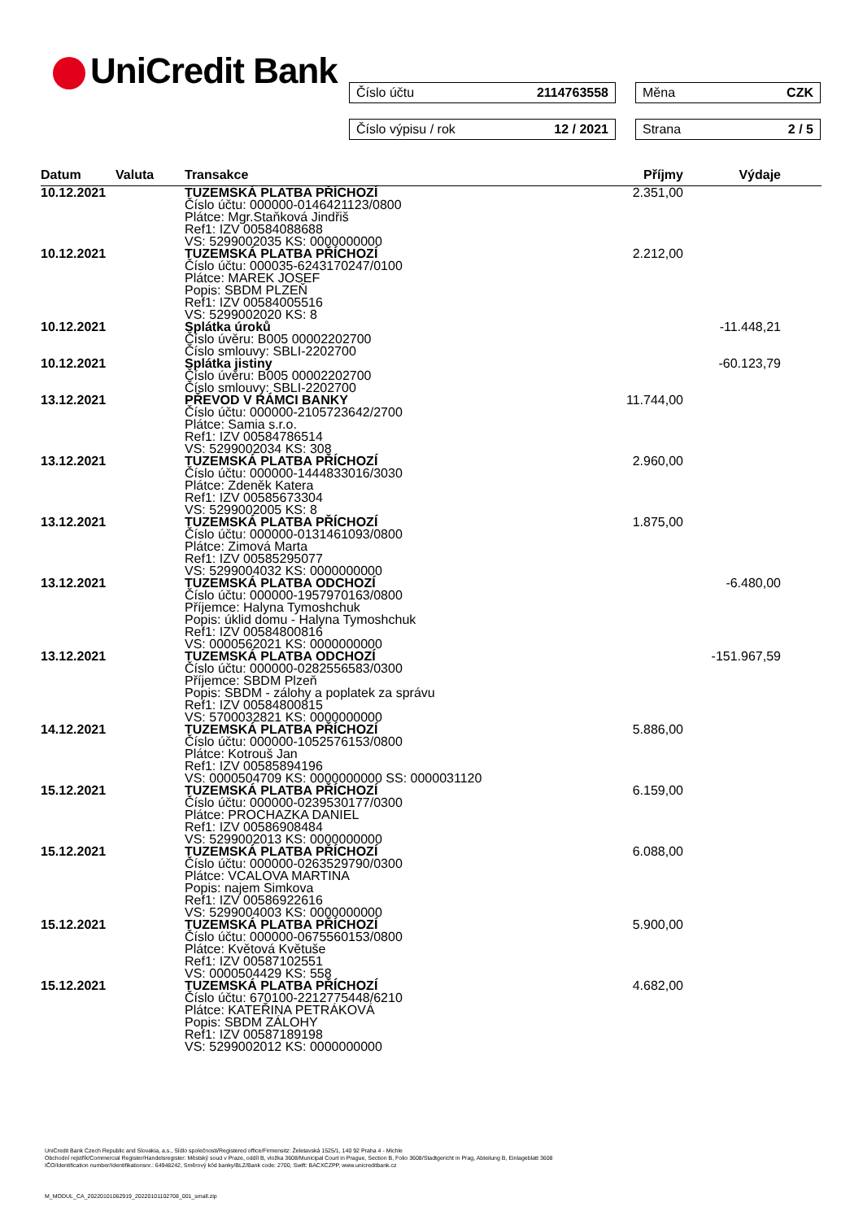UniCredit Bank Číslo účtu 2114763558 Měna CZK
Číslo výpisu / rok 12 / 2021 Strana 2 / 5
| Datum | Valuta | Transakce | Příjmy | Výdaje |
| --- | --- | --- | --- | --- |
| 10.12.2021 | | TUZEMSKÁ PLATBA PŘÍCHOZÍ Číslo účtu: 000000-0146421123/0800 Plátce: Mgr.Staňková Jindřiš Ref1: IZV 00584088688 VS: 5299002035 KS: 0000000000 | 2.351,00 | |
| 10.12.2021 | | TUZEMSKÁ PLATBA PŘÍCHOZÍ Číslo účtu: 000035-6243170247/0100 Plátce: MAREK JOSEF Popis: SBDM PLZEŇ Ref1: IZV 00584005516 VS: 5299002020 KS: 8 | 2.212,00 | |
| 10.12.2021 | | Splátka úroků Číslo úvěru: B005 00002202700 Číslo smlouvy: SBLI-2202700 | | -11.448,21 |
| 10.12.2021 | | Splátka jistiny Číslo úvěru: B005 00002202700 Číslo smlouvy: SBLI-2202700 | | -60.123,79 |
| 13.12.2021 | | PŘEVOD V RÁMCI BANKY Číslo účtu: 000000-2105723642/2700 Plátce: Samia s.r.o. Ref1: IZV 00584786514 VS: 5299002034 KS: 308 | 11.744,00 | |
| 13.12.2021 | | TUZEMSKÁ PLATBA PŘÍCHOZÍ Číslo účtu: 000000-1444833016/3030 Plátce: Zdeněk Katera Ref1: IZV 00585673304 VS: 5299002005 KS: 8 | 2.960,00 | |
| 13.12.2021 | | TUZEMSKÁ PLATBA PŘÍCHOZÍ Číslo účtu: 000000-0131461093/0800 Plátce: Zimová Marta Ref1: IZV 00585295077 VS: 5299004032 KS: 0000000000 | 1.875,00 | |
| 13.12.2021 | | TUZEMSKÁ PLATBA ODCHOZÍ Číslo účtu: 000000-1957970163/0800 Příjemce: Halyna Tymoshchuk Popis: úklid domu - Halyna Tymoshchuk Ref1: IZV 00584800816 VS: 0000562021 KS: 0000000000 | | -6.480,00 |
| 13.12.2021 | | TUZEMSKÁ PLATBA ODCHOZÍ Číslo účtu: 000000-0282556583/0300 Příjemce: SBDM Plzeň Popis: SBDM - zálohy a poplatek za správu Ref1: IZV 00584800815 VS: 5700032821 KS: 0000000000 | | -151.967,59 |
| 14.12.2021 | | TUZEMSKÁ PLATBA PŘÍCHOZÍ Číslo účtu: 000000-1052576153/0800 Plátce: Kotrouš Jan Ref1: IZV 00585894196 VS: 0000504709 KS: 0000000000 SS: 0000031120 | 5.886,00 | |
| 15.12.2021 | | TUZEMSKÁ PLATBA PŘÍCHOZÍ Číslo účtu: 000000-0239530177/0300 Plátce: PROCHAZKA DANIEL Ref1: IZV 00586908484 VS: 5299002013 KS: 0000000000 | 6.159,00 | |
| 15.12.2021 | | TUZEMSKÁ PLATBA PŘÍCHOZÍ Číslo účtu: 000000-0263529790/0300 Plátce: VCALOVA MARTINA Popis: najem Simkova Ref1: IZV 00586922616 VS: 5299004003 KS: 0000000000 | 6.088,00 | |
| 15.12.2021 | | TUZEMSKÁ PLATBA PŘÍCHOZÍ Číslo účtu: 000000-0675560153/0800 Plátce: Květová Květuše Ref1: IZV 00587102551 VS: 0000504429 KS: 558 | 5.900,00 | |
| 15.12.2021 | | TUZEMSKÁ PLATBA PŘÍCHOZÍ Číslo účtu: 670100-2212775448/6210 Plátce: KATEŘINA PETRÁKOVÁ Popis: SBDM ZÁLOHY Ref1: IZV 00587189198 VS: 5299002012 KS: 0000000000 | 4.682,00 | |
UniCredit Bank Czech Republic and Slovakia, a.s., Sídlo společnosti/Registered office/Firmensitz: Želetavská 1525/1, 140 92 Praha 4 - Michle
Obchodní rejstřík/Commercial Register/Handelsregister: Městský soud v Praze, oddíl B, vložka 3608/Municipal Court in Prague, Section B, Folio 3608/Stadtgericht in Prag, Abteilung B, Einlageblatt 3608
IČO/Identification number/Identifikationsnr.: 64948242, Směrový kód banky/BLZ/Bank code: 2700, Swift: BACXCZPP, www.unicreditbank.cz
M_MODUL_CA_20220101062919_20220101102708_001_small.zip